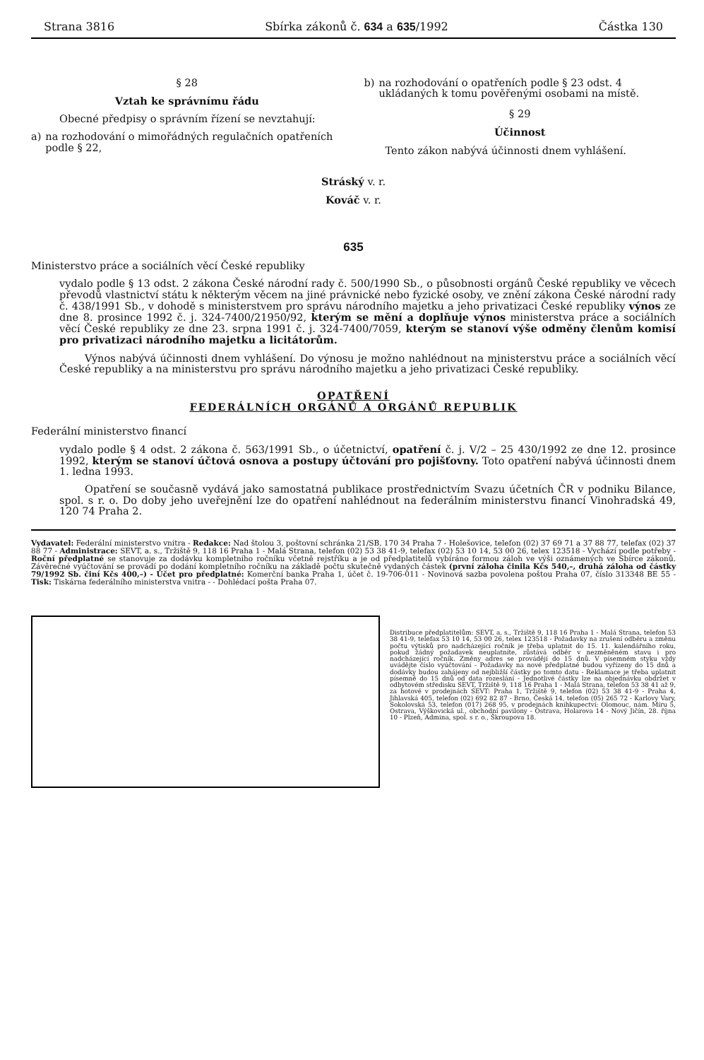Strana 3816 Sbírka zákonů č. 634 a 635/1992 Částka 130
§ 28
Vztah ke správnímu řádu
Obecné předpisy o správním řízení se nevztahují:
a) na rozhodování o mimořádných regulačních opatřeních podle § 22,
b) na rozhodování o opatřeních podle § 23 odst. 4 ukládaných k tomu pověřenými osobami na místě.
§ 29
Účinnost
Tento zákon nabývá účinnosti dnem vyhlášení.
Stráský v. r.
Kováč v. r.
635
Ministerstvo práce a sociálních věcí České republiky
vydalo podle § 13 odst. 2 zákona České národní rady č. 500/1990 Sb., o působnosti orgánů České republiky ve věcech převodů vlastnictví státu k některým věcem na jiné právnické nebo fyzické osoby, ve znění zákona České národní rady č. 438/1991 Sb., v dohodě s ministerstvem pro správu národního majetku a jeho privatizaci České republiky výnos ze dne 8. prosince 1992 č. j. 324-7400/21950/92, kterým se mění a doplňuje výnos ministerstva práce a sociálních věcí České republiky ze dne 23. srpna 1991 č. j. 324-7400/7059, kterým se stanoví výše odměny členům komisí pro privatizaci národního majetku a licitátorům.
Výnos nabývá účinnosti dnem vyhlášení. Do výnosu je možno nahlédnout na ministerstvu práce a sociálních věcí České republiky a na ministerstvu pro správu národního majetku a jeho privatizaci České republiky.
OPATŘENÍ
FEDERÁLNÍCH ORGÁNŮ A ORGÁNŮ REPUBLIK
Federální ministerstvo financí
vydalo podle § 4 odst. 2 zákona č. 563/1991 Sb., o účetnictví, opatření č. j. V/2 – 25 430/1992 ze dne 12. prosince 1992, kterým se stanoví účtová osnova a postupy účtování pro pojišťovny. Toto opatření nabývá účinnosti dnem 1. ledna 1993.
Opatření se současně vydává jako samostatná publikace prostřednictvím Svazu účetních ČR v podniku Bilance, spol. s r. o. Do doby jeho uveřejnění lze do opatření nahlédnout na federálním ministerstvu financí Vinohradská 49, 120 74 Praha 2.
Vydavatel: Federální ministerstvo vnitra - Redakce: Nad štolou 3, poštovní schránka 21/SB, 170 34 Praha 7 - Holešovice, telefon (02) 37 69 71 a 37 88 77, telefax (02) 37 88 77 - Administrace: SEVT, a. s., Tržiště 9, 118 16 Praha 1 - Malá Strana, telefon (02) 53 38 41-9, telefax (02) 53 10 14, 53 00 26, telex 123518 - Vychází podle potřeby - Roční předplatné se stanovuje za dodávku kompletního ročníku včetně rejstříku a je od předplatitelů vybíráno formou záloh ve výši oznámených ve Sbírce zákonů. Závěrečné vyúčtování se provádí po dodání kompletního ročníku na základě počtu skutečně vydaných částek (první záloha činila Kčs 540,–, druhá záloha od částky 79/1992 Sb. činí Kčs 400,–) - Účet pro předplatné: Komerční banka Praha 1, účet č. 19-706-011 - Novinová sazba povolena poštou Praha 07, číslo 313348 BE 55 - Tisk: Tiskárna federálního ministerstva vnitra - - Dohlédací pošta Praha 07.
Distribuce předplatitelům: SEVT, a. s., Tržiště 9, 118 16 Praha 1 - Malá Strana, telefon 53 38 41-9, telefax 53 10 14, 53 00 26, telex 123518 - Požadavky na zrušení odběru a změnu počtu výtisků pro nadcházející ročník je třeba uplatnit do 15. 11. kalendářního roku, pokud žádný požadavek neuplatníte, zůstává odběr v nezměněném stavu i pro nadcházející ročník. Změny adres se provádějí do 15 dnů. V písemném styku vždy uvádějte číslo vyúčtování - Požadavky na nové předplatné budou vyřízeny do 15 dnů a dodávky budou zahájeny od nejbližší částky po tomto datu - Reklamace je třeba uplatnit písemně do 15 dnů od data rozeslání - Jednotlivé částky lze na objednávku obdržet v odbytovém středisku SEVT, Tržiště 9, 118 16 Praha 1 - Malá Strana, telefon 53 38 41 až 9, za hotové v prodejnách SEVT: Praha 1, Tržiště 9, telefon (02) 53 38 41-9 - Praha 4, Jihlavská 405, telefon (02) 692 82 87 - Brno, Česká 14, telefon (05) 265 72 - Karlovy Vary, Sokolovská 53, telefon (017) 268 95, v prodejnách knihkupectví: Olomouc, nám. Míru 5, Ostrava, Výškovická ul., obchodní pavilony - Ostrava, Holarova 14 - Nový Jičín, 28. října 10 - Plzeň, Admina, spol. s r. o., Škroupova 18.